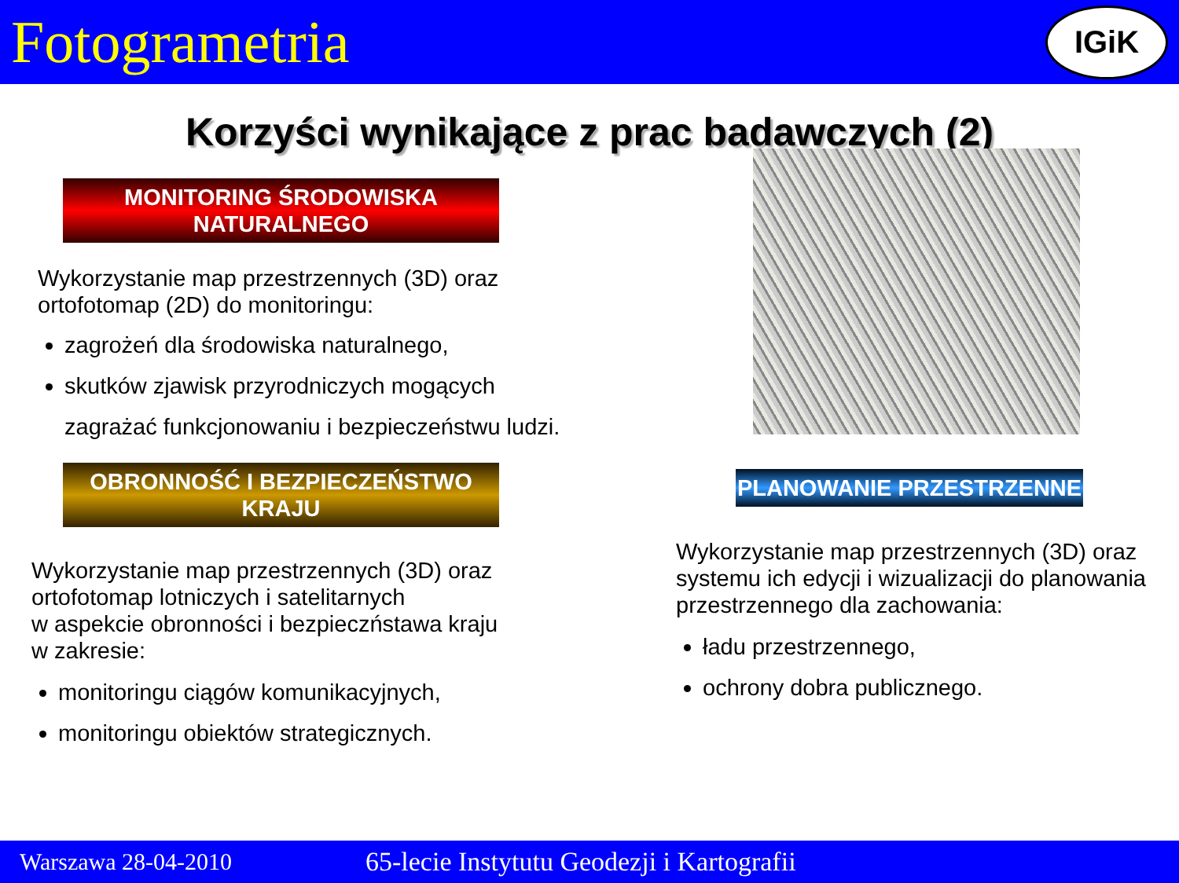Fotogrametria
IGiK
Korzyści wynikające z prac badawczych (2)
MONITORING ŚRODOWISKA NATURALNEGO
Wykorzystanie map przestrzennych (3D) oraz ortofotomap (2D) do monitoringu:
zagrożeń dla środowiska naturalnego,
skutków zjawisk przyrodniczych mogących zagrażać funkcjonowaniu i bezpieczeństwu ludzi.
OBRONNOŚĆ I BEZPIECZEŃSTWO KRAJU
Wykorzystanie map przestrzennych (3D) oraz ortofotomap lotniczych i satelitarnych
w aspekcie obronności i bezpieczństawa kraju
w zakresie:
monitoringu ciągów komunikacyjnych,
monitoringu obiektów strategicznych.
PLANOWANIE PRZESTRZENNE
Wykorzystanie map przestrzennych (3D) oraz systemu ich edycji i wizualizacji do planowania przestrzennego dla zachowania:
ładu przestrzennego,
ochrony dobra publicznego.
Warszawa 28-04-2010 65-lecie Instytutu Geodezji i Kartografii